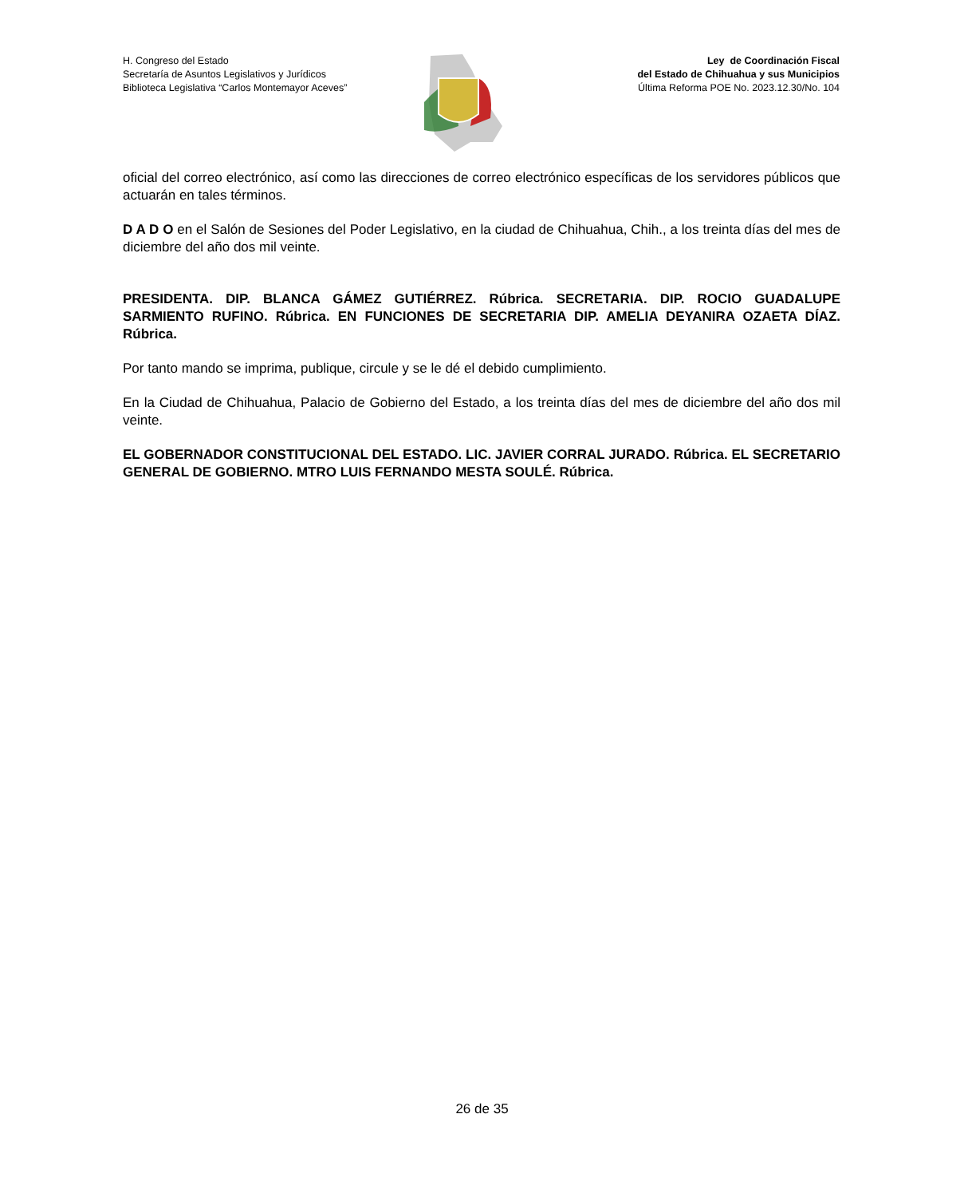H. Congreso del Estado
Secretaría de Asuntos Legislativos y Jurídicos
Biblioteca Legislativa “Carlos Montemayor Aceves”
Ley de Coordinación Fiscal
del Estado de Chihuahua y sus Municipios
Última Reforma POE No. 2023.12.30/No. 104
oficial del correo electrónico, así como las direcciones de correo electrónico específicas de los servidores públicos que actuarán en tales términos.
D A D O en el Salón de Sesiones del Poder Legislativo, en la ciudad de Chihuahua, Chih., a los treinta días del mes de diciembre del año dos mil veinte.
PRESIDENTA. DIP. BLANCA GÁMEZ GUTIÉRREZ. Rúbrica. SECRETARIA. DIP. ROCIO GUADALUPE SARMIENTO RUFINO. Rúbrica. EN FUNCIONES DE SECRETARIA DIP. AMELIA DEYANIRA OZAETA DÍAZ. Rúbrica.
Por tanto mando se imprima, publique, circule y se le dé el debido cumplimiento.
En la Ciudad de Chihuahua, Palacio de Gobierno del Estado, a los treinta días del mes de diciembre del año dos mil veinte.
EL GOBERNADOR CONSTITUCIONAL DEL ESTADO. LIC. JAVIER CORRAL JURADO. Rúbrica. EL SECRETARIO GENERAL DE GOBIERNO. MTRO LUIS FERNANDO MESTA SOULÉ. Rúbrica.
26 de 35